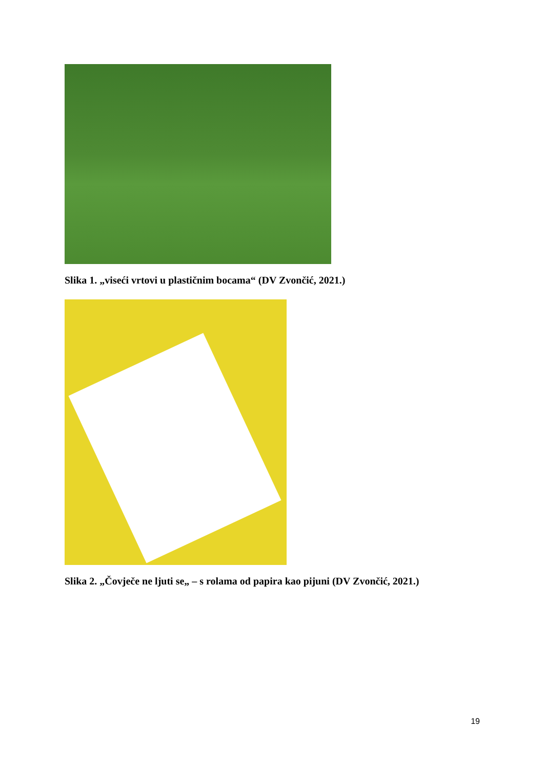Slika 1. „viseći vrtovi u plastičnim bocama“ (DV Zvončić, 2021.)
Slika 2. „Čovječe ne ljuti se„ – s rolama od papira kao pijuni (DV Zvončić, 2021.)
19